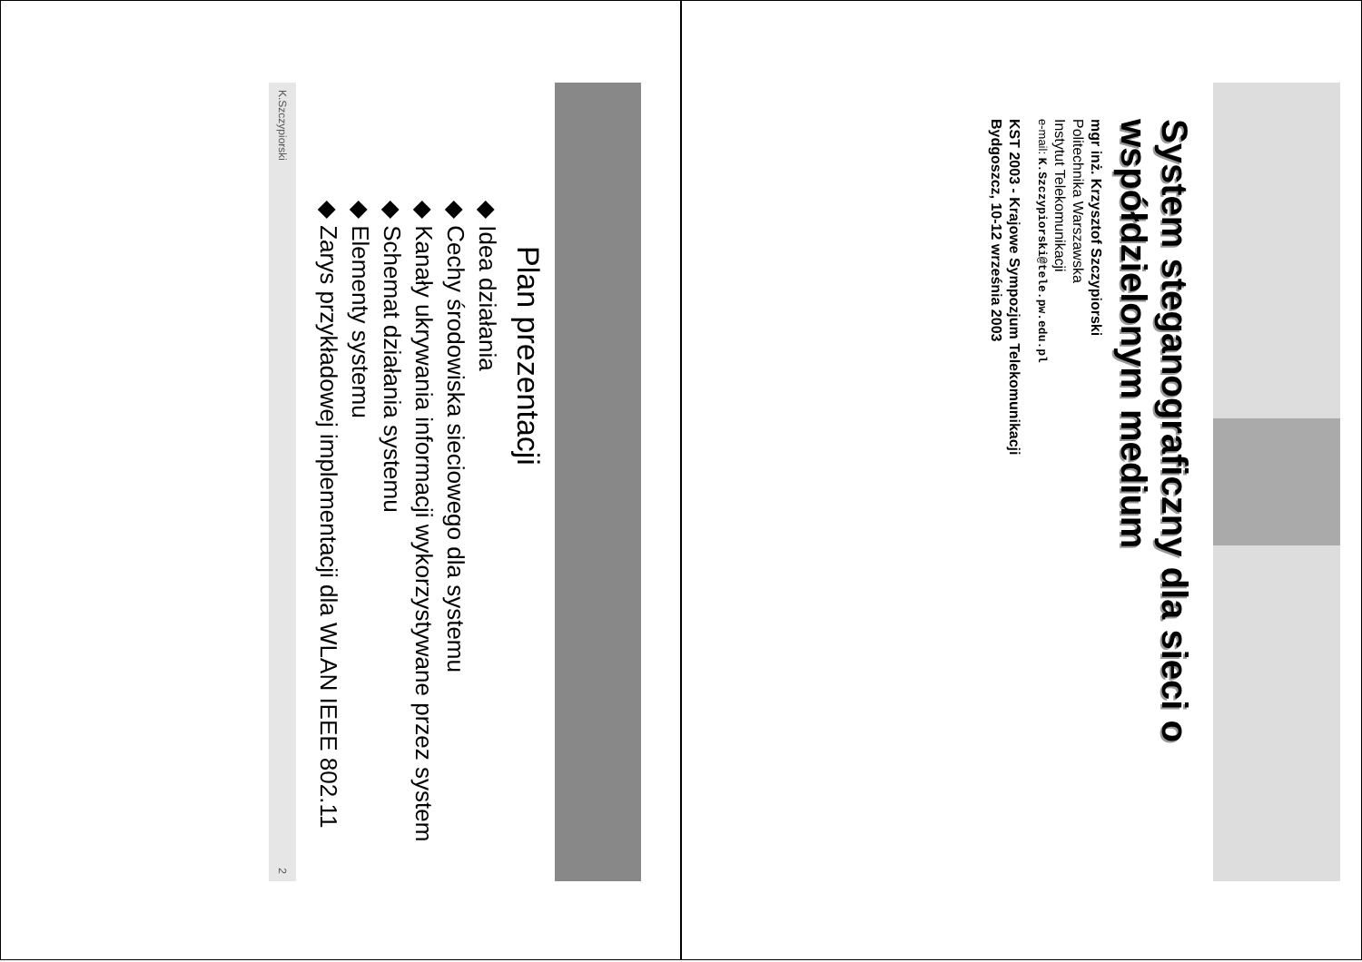Plan prezentacji
◆ Idea działania
◆ Cechy środowiska sieciowego dla systemu
◆ Kanały ukrywania informacji wykorzystywane przez system
◆ Schemat działania systemu
◆ Elementy systemu
◆ Zarys przykładowej implementacji dla WLAN IEEE 802.11
K.Szczypiorski 2
System steganograficzny dla sieci o współdzielonym medium
mgr inż. Krzysztof Szczypiorski
Politechnika Warszawska
Instytut Telekomunikacji
e-mail: K.Szczypiorski@tele.pw.edu.pl
KST 2003 - Krajowe Sympozjum Telekomunikacji
Bydgoszcz, 10-12 września 2003